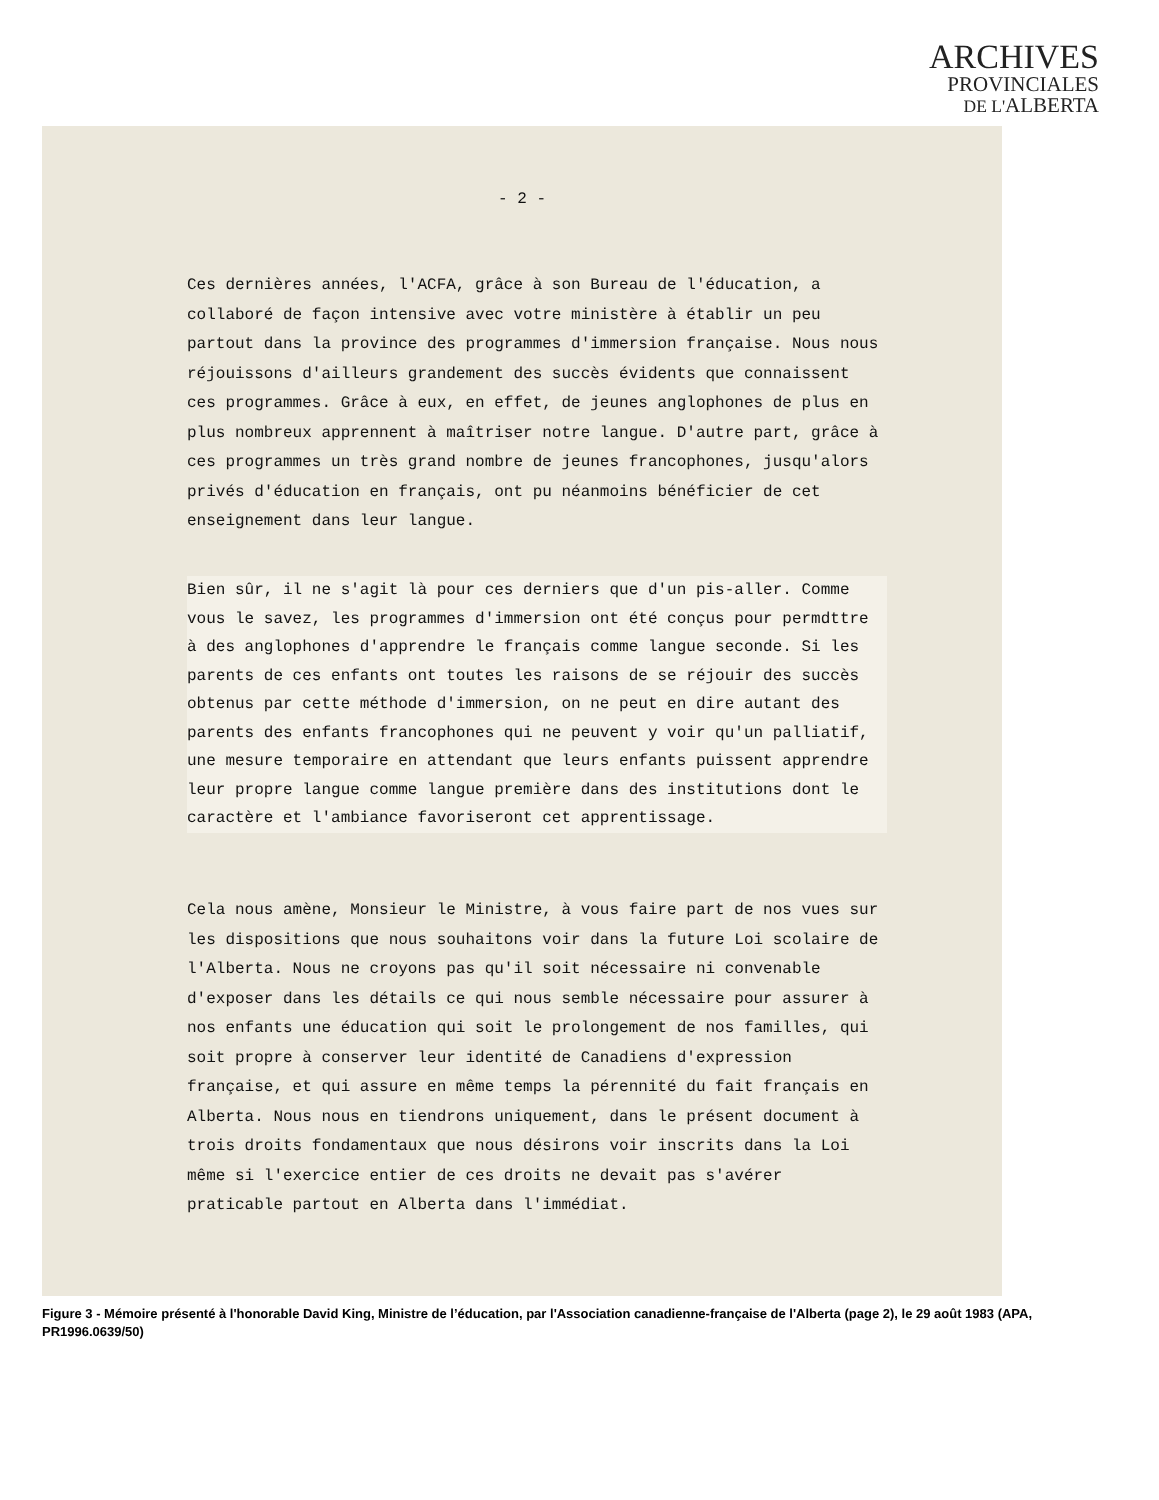ARCHIVES
PROVINCIALES
DE L'ALBERTA
- 2 -
Ces dernières années, l'ACFA, grâce à son Bureau de l'éducation, a collaboré de façon intensive avec votre ministère à établir un peu partout dans la province des programmes d'immersion française. Nous nous réjouissons d'ailleurs grandement des succès évidents que connaissent ces programmes. Grâce à eux, en effet, de jeunes anglophones de plus en plus nombreux apprennent à maîtriser notre langue. D'autre part, grâce à ces programmes un très grand nombre de jeunes francophones, jusqu'alors privés d'éducation en français, ont pu néanmoins bénéficier de cet enseignement dans leur langue.
Bien sûr, il ne s'agit là pour ces derniers que d'un pis-aller. Comme vous le savez, les programmes d'immersion ont été conçus pour permdttre à des anglophones d'apprendre le français comme langue seconde. Si les parents de ces enfants ont toutes les raisons de se réjouir des succès obtenus par cette méthode d'immersion, on ne peut en dire autant des parents des enfants francophones qui ne peuvent y voir qu'un palliatif, une mesure temporaire en attendant que leurs enfants puissent apprendre leur propre langue comme langue première dans des institutions dont le caractère et l'ambiance favoriseront cet apprentissage.
Cela nous amène, Monsieur le Ministre, à vous faire part de nos vues sur les dispositions que nous souhaitons voir dans la future Loi scolaire de l'Alberta. Nous ne croyons pas qu'il soit nécessaire ni convenable d'exposer dans les détails ce qui nous semble nécessaire pour assurer à nos enfants une éducation qui soit le prolongement de nos familles, qui soit propre à conserver leur identité de Canadiens d'expression française, et qui assure en même temps la pérennité du fait français en Alberta. Nous nous en tiendrons uniquement, dans le présent document à trois droits fondamentaux que nous désirons voir inscrits dans la Loi même si l'exercice entier de ces droits ne devait pas s'avérer praticable partout en Alberta dans l'immédiat.
Figure 3 - Mémoire présenté à l'honorable David King, Ministre de l’éducation, par l'Association canadienne-française de l'Alberta (page 2), le 29 août 1983 (APA, PR1996.0639/50)